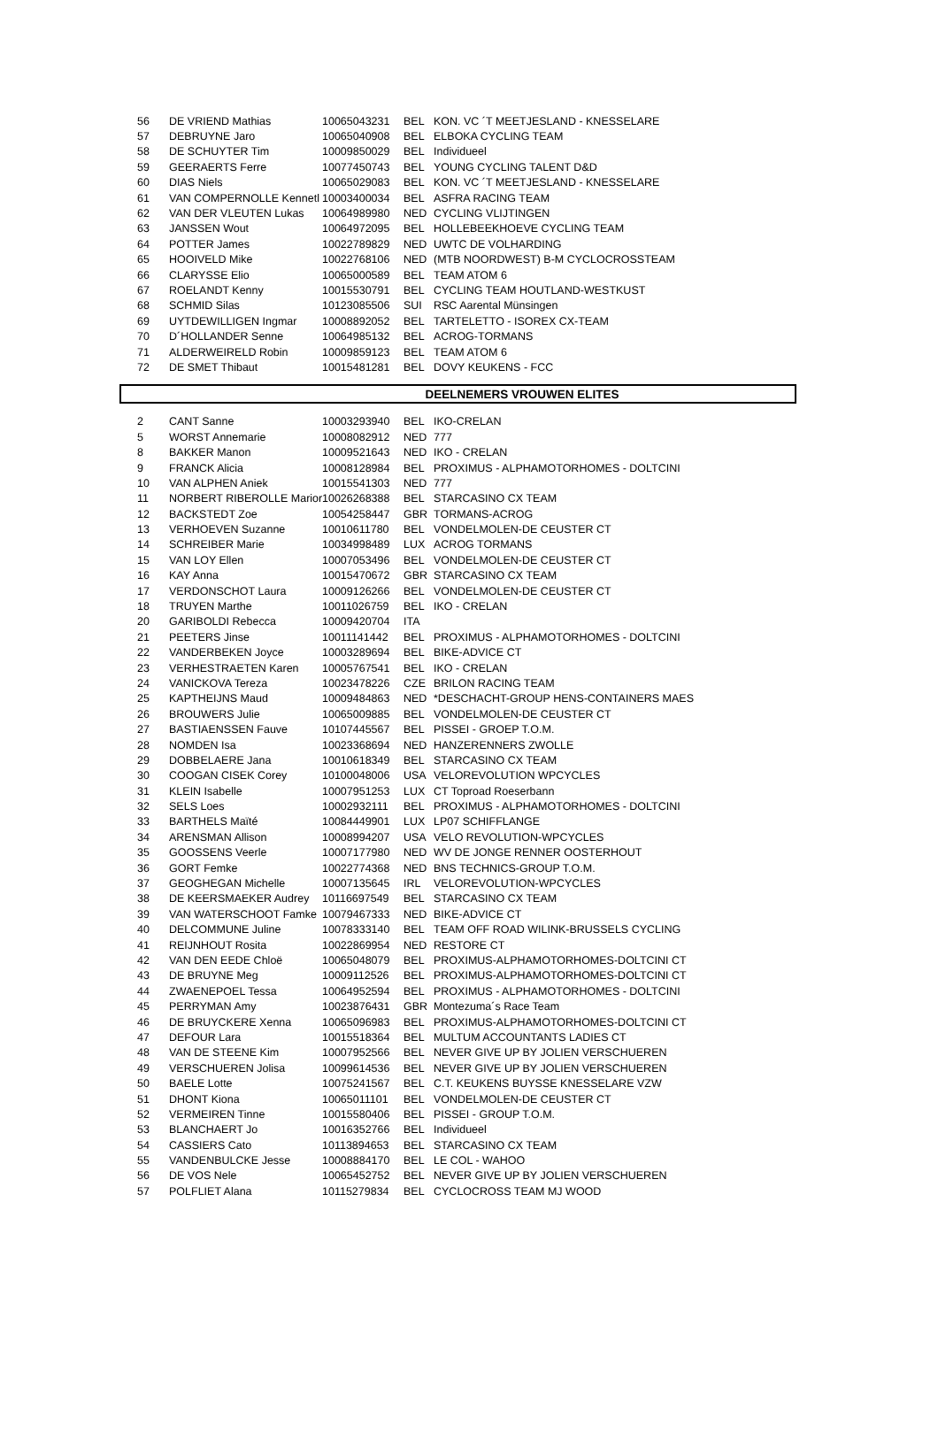| 56 | DE VRIEND Mathias | 10065043231 | BEL | KON. VC ´T MEETJESLAND - KNESSELARE |
| 57 | DEBRUYNE Jaro | 10065040908 | BEL | ELBOKA CYCLING TEAM |
| 58 | DE SCHUYTER Tim | 10009850029 | BEL | Individueel |
| 59 | GEERAERTS Ferre | 10077450743 | BEL | YOUNG CYCLING TALENT D&D |
| 60 | DIAS Niels | 10065029083 | BEL | KON. VC ´T MEETJESLAND - KNESSELARE |
| 61 | VAN COMPERNOLLE Kennetl | 10003400034 | BEL | ASFRA RACING TEAM |
| 62 | VAN DER VLEUTEN Lukas | 10064989980 | NED | CYCLING VLIJTINGEN |
| 63 | JANSSEN Wout | 10064972095 | BEL | HOLLEBEEKHOEVE CYCLING TEAM |
| 64 | POTTER James | 10022789829 | NED | UWTC DE VOLHARDING |
| 65 | HOOIVELD Mike | 10022768106 | NED | (MTB NOORDWEST) B-M CYCLOCROSSTEAM |
| 66 | CLARYSSE Elio | 10065000589 | BEL | TEAM ATOM 6 |
| 67 | ROELANDT Kenny | 10015530791 | BEL | CYCLING TEAM HOUTLAND-WESTKUST |
| 68 | SCHMID Silas | 10123085506 | SUI | RSC Aarental Münsingen |
| 69 | UYTDEWILLIGEN Ingmar | 10008892052 | BEL | TARTELETTO - ISOREX CX-TEAM |
| 70 | D´HOLLANDER Senne | 10064985132 | BEL | ACROG-TORMANS |
| 71 | ALDERWEIRELD Robin | 10009859123 | BEL | TEAM ATOM 6 |
| 72 | DE SMET Thibaut | 10015481281 | BEL | DOVY KEUKENS - FCC |
DEELNEMERS VROUWEN ELITES
| 2 | CANT Sanne | 10003293940 | BEL | IKO-CRELAN |
| 5 | WORST Annemarie | 10008082912 | NED | 777 |
| 8 | BAKKER Manon | 10009521643 | NED | IKO - CRELAN |
| 9 | FRANCK Alicia | 10008128984 | BEL | PROXIMUS - ALPHAMOTORHOMES - DOLTCINI |
| 10 | VAN ALPHEN Aniek | 10015541303 | NED | 777 |
| 11 | NORBERT RIBEROLLE Marior | 10026268388 | BEL | STARCASINO CX TEAM |
| 12 | BACKSTEDT Zoe | 10054258447 | GBR | TORMANS-ACROG |
| 13 | VERHOEVEN Suzanne | 10010611780 | BEL | VONDELMOLEN-DE CEUSTER CT |
| 14 | SCHREIBER Marie | 10034998489 | LUX | ACROG TORMANS |
| 15 | VAN LOY Ellen | 10007053496 | BEL | VONDELMOLEN-DE CEUSTER CT |
| 16 | KAY Anna | 10015470672 | GBR | STARCASINO CX TEAM |
| 17 | VERDONSCHOT Laura | 10009126266 | BEL | VONDELMOLEN-DE CEUSTER CT |
| 18 | TRUYEN Marthe | 10011026759 | BEL | IKO - CRELAN |
| 20 | GARIBOLDI Rebecca | 10009420704 | ITA | |
| 21 | PEETERS Jinse | 10011141442 | BEL | PROXIMUS - ALPHAMOTORHOMES - DOLTCINI |
| 22 | VANDERBEKEN Joyce | 10003289694 | BEL | BIKE-ADVICE CT |
| 23 | VERHESTRAETEN Karen | 10005767541 | BEL | IKO - CRELAN |
| 24 | VANICKOVA Tereza | 10023478226 | CZE | BRILON RACING TEAM |
| 25 | KAPTHEIJNS Maud | 10009484863 | NED | *DESCHACHT-GROUP HENS-CONTAINERS MAES |
| 26 | BROUWERS Julie | 10065009885 | BEL | VONDELMOLEN-DE CEUSTER CT |
| 27 | BASTIAENSSEN Fauve | 10107445567 | BEL | PISSEI - GROEP T.O.M. |
| 28 | NOMDEN Isa | 10023368694 | NED | HANZERENNERS ZWOLLE |
| 29 | DOBBELAERE Jana | 10010618349 | BEL | STARCASINO CX TEAM |
| 30 | COOGAN CISEK Corey | 10100048006 | USA | VELOREVOLUTION WPCYCLES |
| 31 | KLEIN Isabelle | 10007951253 | LUX | CT Toproad Roeserbann |
| 32 | SELS Loes | 10002932111 | BEL | PROXIMUS - ALPHAMOTORHOMES - DOLTCINI |
| 33 | BARTHELS Maïté | 10084449901 | LUX | LP07 SCHIFFLANGE |
| 34 | ARENSMAN Allison | 10008994207 | USA | VELO REVOLUTION-WPCYCLES |
| 35 | GOOSSENS Veerle | 10007177980 | NED | WV DE JONGE RENNER OOSTERHOUT |
| 36 | GORT Femke | 10022774368 | NED | BNS TECHNICS-GROUP T.O.M. |
| 37 | GEOGHEGAN Michelle | 10007135645 | IRL | VELOREVOLUTION-WPCYCLES |
| 38 | DE KEERSMAEKER Audrey | 10116697549 | BEL | STARCASINO CX TEAM |
| 39 | VAN WATERSCHOOT Famke | 10079467333 | NED | BIKE-ADVICE CT |
| 40 | DELCOMMUNE Juline | 10078333140 | BEL | TEAM OFF ROAD WILINK-BRUSSELS CYCLING |
| 41 | REIJNHOUT Rosita | 10022869954 | NED | RESTORE CT |
| 42 | VAN DEN EEDE Chloë | 10065048079 | BEL | PROXIMUS-ALPHAMOTORHOMES-DOLTCINI CT |
| 43 | DE BRUYNE Meg | 10009112526 | BEL | PROXIMUS-ALPHAMOTORHOMES-DOLTCINI CT |
| 44 | ZWAENEPOEL Tessa | 10064952594 | BEL | PROXIMUS - ALPHAMOTORHOMES - DOLTCINI |
| 45 | PERRYMAN Amy | 10023876431 | GBR | Montezuma´s Race Team |
| 46 | DE BRUYCKERE Xenna | 10065096983 | BEL | PROXIMUS-ALPHAMOTORHOMES-DOLTCINI CT |
| 47 | DEFOUR Lara | 10015518364 | BEL | MULTUM ACCOUNTANTS LADIES CT |
| 48 | VAN DE STEENE Kim | 10007952566 | BEL | NEVER GIVE UP BY JOLIEN VERSCHUEREN |
| 49 | VERSCHUEREN Jolisa | 10099614536 | BEL | NEVER GIVE UP BY JOLIEN VERSCHUEREN |
| 50 | BAELE Lotte | 10075241567 | BEL | C.T. KEUKENS BUYSSE KNESSELARE VZW |
| 51 | DHONT Kiona | 10065011101 | BEL | VONDELMOLEN-DE CEUSTER CT |
| 52 | VERMEIREN Tinne | 10015580406 | BEL | PISSEI - GROUP T.O.M. |
| 53 | BLANCHAERT Jo | 10016352766 | BEL | Individueel |
| 54 | CASSIERS Cato | 10113894653 | BEL | STARCASINO CX TEAM |
| 55 | VANDENBULCKE Jesse | 10008884170 | BEL | LE COL - WAHOO |
| 56 | DE VOS Nele | 10065452752 | BEL | NEVER GIVE UP BY JOLIEN VERSCHUEREN |
| 57 | POLFLIET Alana | 10115279834 | BEL | CYCLOCROSS TEAM MJ WOOD |